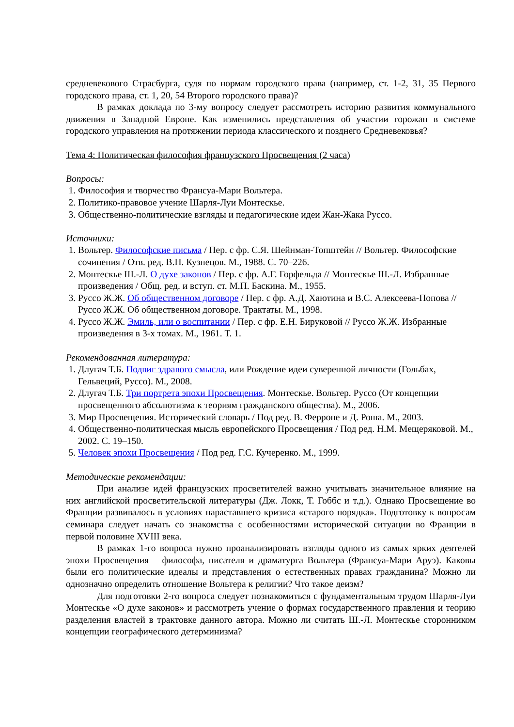средневекового Страсбурга, судя по нормам городского права (например, ст. 1-2, 31, 35 Первого городского права, ст. 1, 20, 54 Второго городского права)?
В рамках доклада по 3-му вопросу следует рассмотреть историю развития коммунального движения в Западной Европе. Как изменились представления об участии горожан в системе городского управления на протяжении периода классического и позднего Средневековья?
Тема 4: Политическая философия французского Просвещения (2 часа)
Вопросы:
1. Философия и творчество Франсуа-Мари Вольтера.
2. Политико-правовое учение Шарля-Луи Монтескье.
3. Общественно-политические взгляды и педагогические идеи Жан-Жака Руссо.
Источники:
1. Вольтер. Философские письма / Пер. с фр. С.Я. Шейнман-Топштейн // Вольтер. Философские сочинения / Отв. ред. В.Н. Кузнецов. М., 1988. С. 70–226.
2. Монтескье Ш.-Л. О духе законов / Пер. с фр. А.Г. Горфельда // Монтескье Ш.-Л. Избранные произведения / Общ. ред. и вступ. ст. М.П. Баскина. М., 1955.
3. Руссо Ж.Ж. Об общественном договоре / Пер. с фр. А.Д. Хаютина и В.С. Алексеева-Попова // Руссо Ж.Ж. Об общественном договоре. Трактаты. М., 1998.
4. Руссо Ж.Ж. Эмиль, или о воспитании / Пер. с фр. Е.Н. Бируковой // Руссо Ж.Ж. Избранные произведения в 3-х томах. М., 1961. Т. 1.
Рекомендованная литература:
1. Длугач Т.Б. Подвиг здравого смысла, или Рождение идеи суверенной личности (Гольбах, Гельвеций, Руссо). М., 2008.
2. Длугач Т.Б. Три портрета эпохи Просвещения. Монтескье. Вольтер. Руссо (От концепции просвещенного абсолютизма к теориям гражданского общества). М., 2006.
3. Мир Просвещения. Исторический словарь / Под ред. В. Ферроне и Д. Роша. М., 2003.
4. Общественно-политическая мысль европейского Просвещения / Под ред. Н.М. Мещеряковой. М., 2002. С. 19–150.
5. Человек эпохи Просвещения / Под ред. Г.С. Кучеренко. М., 1999.
Методические рекомендации:
При анализе идей французских просветителей важно учитывать значительное влияние на них английской просветительской литературы (Дж. Локк, Т. Гоббс и т.д.). Однако Просвещение во Франции развивалось в условиях нараставшего кризиса «старого порядка». Подготовку к вопросам семинара следует начать со знакомства с особенностями исторической ситуации во Франции в первой половине XVIII века.
В рамках 1-го вопроса нужно проанализировать взгляды одного из самых ярких деятелей эпохи Просвещения – философа, писателя и драматурга Вольтера (Франсуа-Мари Аруэ). Каковы были его политические идеалы и представления о естественных правах гражданина? Можно ли однозначно определить отношение Вольтера к религии? Что такое деизм?
Для подготовки 2-го вопроса следует познакомиться с фундаментальным трудом Шарля-Луи Монтескье «О духе законов» и рассмотреть учение о формах государственного правления и теорию разделения властей в трактовке данного автора. Можно ли считать Ш.-Л. Монтескье сторонником концепции географического детерминизма?